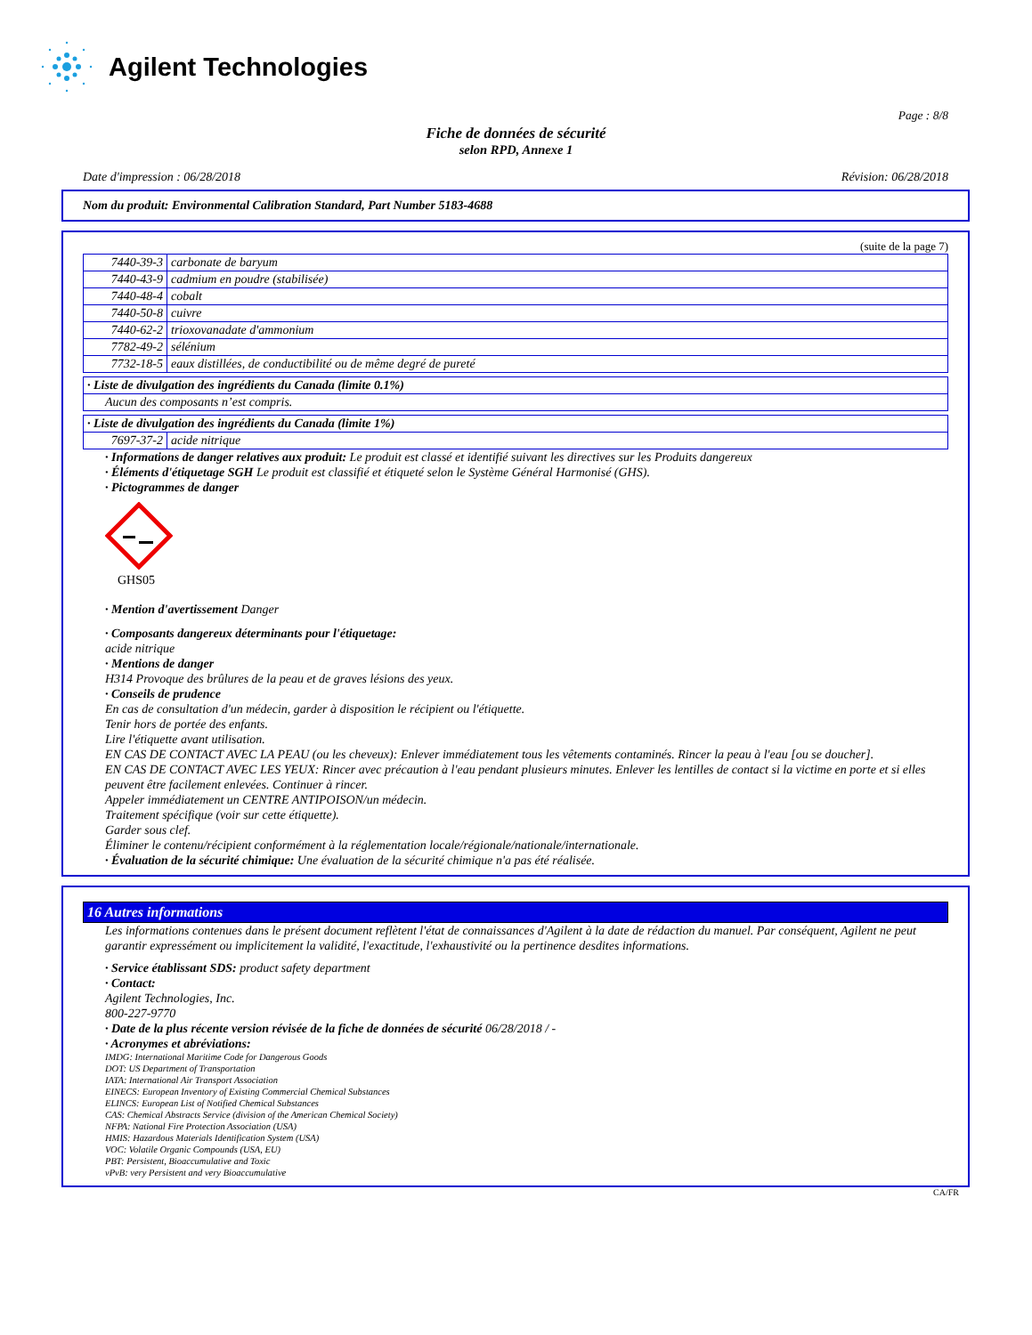Agilent Technologies
Page : 8/8
Fiche de données de sécurité
selon RPD, Annexe 1
Date d'impression : 06/28/2018 Révision: 06/28/2018
Nom du produit: Environmental Calibration Standard, Part Number 5183-4688
(suite de la page 7)
| 7440-39-3 | carbonate de baryum |
| 7440-43-9 | cadmium en poudre (stabilisée) |
| 7440-48-4 | cobalt |
| 7440-50-8 | cuivre |
| 7440-62-2 | trioxovanadate d'ammonium |
| 7782-49-2 | sélénium |
| 7732-18-5 | eaux distillées, de conductibilité ou de même degré de pureté |
| · Liste de divulgation des ingrédients du Canada (limite 0.1%) |
| Aucun des composants n’est compris. |
| · Liste de divulgation des ingrédients du Canada (limite 1%) | |
| 7697-37-2 | acide nitrique |
· Informations de danger relatives aux produit: Le produit est classé et identifié suivant les directives sur les Produits dangereux
· Éléments d'étiquetage SGH Le produit est classifié et étiqueté selon le Système Général Harmonisé (GHS).
· Pictogrammes de danger
GHS05
· Mention d'avertissement Danger
· Composants dangereux déterminants pour l'étiquetage:
acide nitrique
· Mentions de danger
H314 Provoque des brûlures de la peau et de graves lésions des yeux.
· Conseils de prudence
En cas de consultation d'un médecin, garder à disposition le récipient ou l'étiquette.
Tenir hors de portée des enfants.
Lire l'étiquette avant utilisation.
EN CAS DE CONTACT AVEC LA PEAU (ou les cheveux): Enlever immédiatement tous les vêtements contaminés. Rincer la peau à l'eau [ou se doucher].
EN CAS DE CONTACT AVEC LES YEUX: Rincer avec précaution à l'eau pendant plusieurs minutes. Enlever les lentilles de contact si la victime en porte et si elles peuvent être facilement enlevées. Continuer à rincer.
Appeler immédiatement un CENTRE ANTIPOISON/un médecin.
Traitement spécifique (voir sur cette étiquette).
Garder sous clef.
Éliminer le contenu/récipient conformément à la réglementation locale/régionale/nationale/internationale.
· Évaluation de la sécurité chimique: Une évaluation de la sécurité chimique n'a pas été réalisée.
16 Autres informations
Les informations contenues dans le présent document reflètent l'état de connaissances d'Agilent à la date de rédaction du manuel. Par conséquent, Agilent ne peut garantir expressément ou implicitement la validité, l'exactitude, l'exhaustivité ou la pertinence desdites informations.
· Service établissant SDS: product safety department
· Contact:
Agilent Technologies, Inc.
800-227-9770
· Date de la plus récente version révisée de la fiche de données de sécurité 06/28/2018 / -
· Acronymes et abréviations:
IMDG: International Maritime Code for Dangerous Goods
DOT: US Department of Transportation
IATA: International Air Transport Association
EINECS: European Inventory of Existing Commercial Chemical Substances
ELINCS: European List of Notified Chemical Substances
CAS: Chemical Abstracts Service (division of the American Chemical Society)
NFPA: National Fire Protection Association (USA)
HMIS: Hazardous Materials Identification System (USA)
VOC: Volatile Organic Compounds (USA, EU)
PBT: Persistent, Bioaccumulative and Toxic
vPvB: very Persistent and very Bioaccumulative
CA/FR